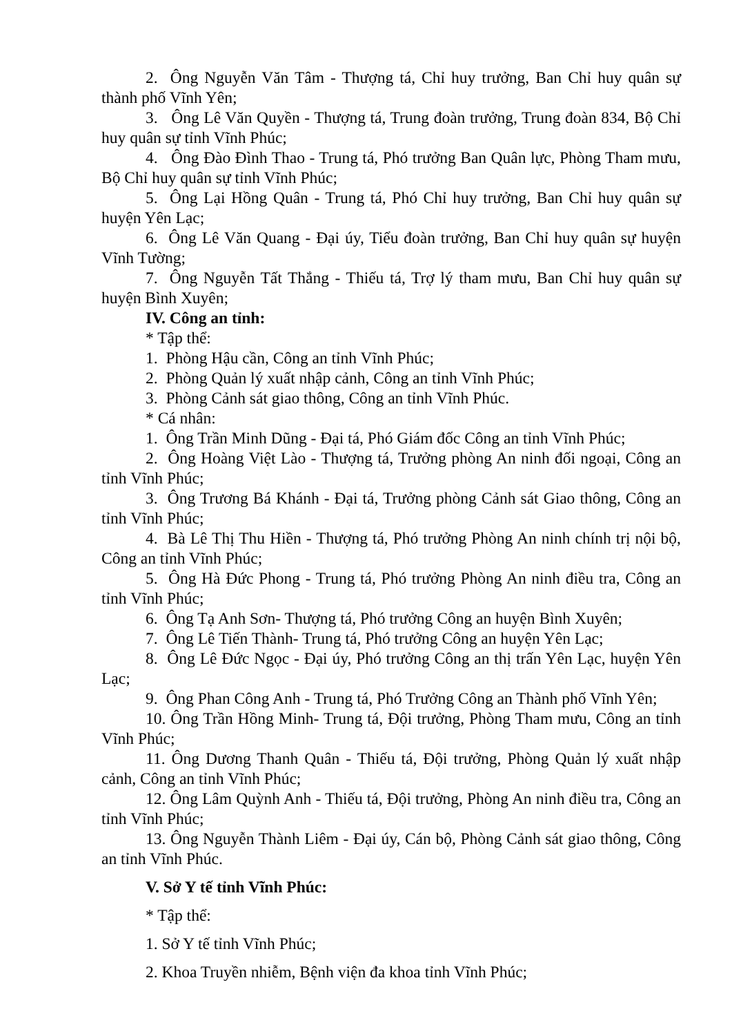2. Ông Nguyễn Văn Tâm - Thượng tá, Chỉ huy trưởng, Ban Chỉ huy quân sự thành phố Vĩnh Yên;
3. Ông Lê Văn Quyền - Thượng tá, Trung đoàn trưởng, Trung đoàn 834, Bộ Chỉ huy quân sự tỉnh Vĩnh Phúc;
4. Ông Đào Đình Thao - Trung tá, Phó trưởng Ban Quân lực, Phòng Tham mưu, Bộ Chỉ huy quân sự tỉnh Vĩnh Phúc;
5. Ông Lại Hồng Quân - Trung tá, Phó Chỉ huy trưởng, Ban Chỉ huy quân sự huyện Yên Lạc;
6. Ông Lê Văn Quang - Đại úy, Tiểu đoàn trưởng, Ban Chỉ huy quân sự huyện Vĩnh Tường;
7. Ông Nguyễn Tất Thắng - Thiếu tá, Trợ lý tham mưu, Ban Chỉ huy quân sự huyện Bình Xuyên;
IV. Công an tỉnh:
* Tập thể:
1. Phòng Hậu cần, Công an tỉnh Vĩnh Phúc;
2. Phòng Quản lý xuất nhập cảnh, Công an tỉnh Vĩnh Phúc;
3. Phòng Cảnh sát giao thông, Công an tỉnh Vĩnh Phúc.
* Cá nhân:
1. Ông Trần Minh Dũng - Đại tá, Phó Giám đốc Công an tỉnh Vĩnh Phúc;
2. Ông Hoàng Việt Lào - Thượng tá, Trưởng phòng An ninh đối ngoại, Công an tỉnh Vĩnh Phúc;
3. Ông Trương Bá Khánh - Đại tá, Trưởng phòng Cảnh sát Giao thông, Công an tỉnh Vĩnh Phúc;
4. Bà Lê Thị Thu Hiền - Thượng tá, Phó trưởng Phòng An ninh chính trị nội bộ, Công an tỉnh Vĩnh Phúc;
5. Ông Hà Đức Phong - Trung tá, Phó trưởng Phòng An ninh điều tra, Công an tỉnh Vĩnh Phúc;
6. Ông Tạ Anh Sơn- Thượng tá, Phó trưởng Công an huyện Bình Xuyên;
7. Ông Lê Tiến Thành- Trung tá, Phó trưởng Công an huyện Yên Lạc;
8. Ông Lê Đức Ngọc - Đại úy, Phó trưởng Công an thị trấn Yên Lạc, huyện Yên Lạc;
9. Ông Phan Công Anh - Trung tá, Phó Trưởng Công an Thành phố Vĩnh Yên;
10. Ông Trần Hồng Minh- Trung tá, Đội trưởng, Phòng Tham mưu, Công an tỉnh Vĩnh Phúc;
11. Ông Dương Thanh Quân - Thiếu tá, Đội trưởng, Phòng Quản lý xuất nhập cảnh, Công an tỉnh Vĩnh Phúc;
12. Ông Lâm Quỳnh Anh - Thiếu tá, Đội trưởng, Phòng An ninh điều tra, Công an tỉnh Vĩnh Phúc;
13. Ông Nguyễn Thành Liêm - Đại úy, Cán bộ, Phòng Cảnh sát giao thông, Công an tỉnh Vĩnh Phúc.
V. Sở Y tế tỉnh Vĩnh Phúc:
* Tập thể:
1. Sở Y tế tỉnh Vĩnh Phúc;
2. Khoa Truyền nhiễm, Bệnh viện đa khoa tỉnh Vĩnh Phúc;